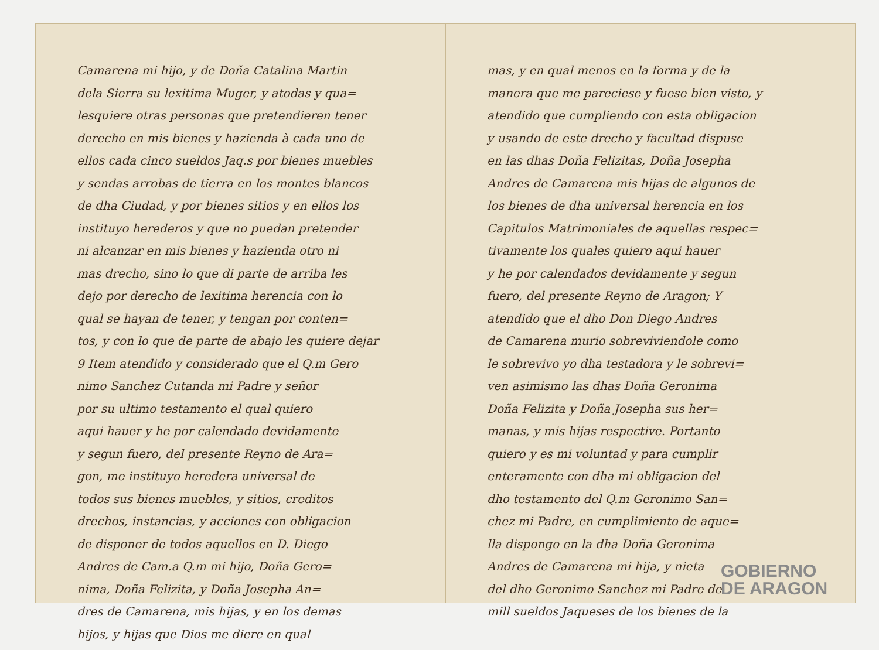Camarena mi hijo, y de Doña Catalina Martin
dela Sierra su lexitima Muger, y atodas y qua=
lesquiere otras personas que pretendieren tener
derecho en mis bienes y hazienda à cada uno de
ellos cada cinco sueldos Jaq.s por bienes muebles
y sendas arrobas de tierra en los montes blancos
de dha Ciudad, y por bienes sitios y en ellos los
instituyo herederos y que no puedan pretender
ni alcanzar en mis bienes y hazienda otro ni
mas drecho, sino lo que di parte de arriba les
dejo por derecho de lexitima herencia con lo
qual se hayan de tener, y tengan por conten=
tos, y con lo que de parte de abajo les quiere dejar
9 Item atendido y considerado que el Q.m Gero
nimo Sanchez Cutanda mi Padre y señor
por su ultimo testamento el qual quiero
aqui hauer y he por calendado devidamente
y segun fuero, del presente Reyno de Ara=
gon, me instituyo heredera universal de
todos sus bienes muebles, y sitios, creditos
drechos, instancias, y acciones con obligacion
de disponer de todos aquellos en D. Diego
Andres de Cam.a Q.m mi hijo, Doña Gero=
nima, Doña Felizita, y Doña Josepha An=
dres de Camarena, mis hijas, y en los demas
hijos, y hijas que Dios me diere en qual
mas, y en qual menos en la forma y de la
manera que me pareciese y fuese bien visto, y
atendido que cumpliendo con esta obligacion
y usando de este drecho y facultad dispuse
en las dhas Doña Felizitas, Doña Josepha
Andres de Camarena mis hijas de algunos de
los bienes de dha universal herencia en los
Capitulos Matrimoniales de aquellas respec=
tivamente los quales quiero aqui hauer
y he por calendados devidamente y segun
fuero, del presente Reyno de Aragon; Y
atendido que el dho Don Diego Andres
de Camarena murio sobreviviendole como
le sobrevivo yo dha testadora y le sobrevi=
ven asimismo las dhas Doña Geronima
Doña Felizita y Doña Josepha sus her=
manas, y mis hijas respective. Portanto
quiero y es mi voluntad y para cumplir
enteramente con dha mi obligacion del
dho testamento del Q.m Geronimo San=
chez mi Padre, en cumplimiento de aque=
lla dispongo en la dha Doña Geronima
Andres de Camarena mi hija, y nieta
del dho Geronimo Sanchez mi Padre de
mill sueldos Jaqueses de los bienes de la
GOBIERNO
DE ARAGON